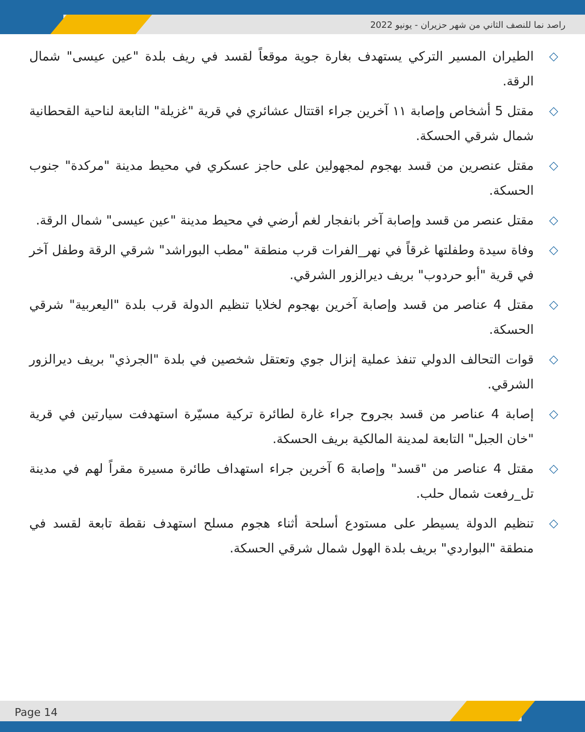راصد نما للنصف الثاني من شهر حزيران - يونيو 2022
◇ الطيران المسير التركي يستهدف بغارة جوية موقعاً لقسد في ريف بلدة "عين عيسى" شمال الرقة.
◇ مقتل 5 أشخاص وإصابة ١١ آخرين جراء اقتتال عشائري في قرية "غزيلة" التابعة لناحية القحطانية شمال شرقي الحسكة.
◇ مقتل عنصرين من قسد بهجوم لمجهولين على حاجز عسكري في محيط مدينة "مركدة" جنوب الحسكة.
◇ مقتل عنصر من قسد وإصابة آخر بانفجار لغم أرضي في محيط مدينة "عين عيسى" شمال الرقة.
◇ وفاة سيدة وطفلتها غرقاً في نهر_الفرات قرب منطقة "مطب البوراشد" شرقي الرقة وطفل آخر في قرية "أبو حردوب" بريف ديرالزور الشرقي.
◇ مقتل 4 عناصر من قسد وإصابة آخرين بهجوم لخلايا تنظيم الدولة قرب بلدة "اليعربية" شرقي الحسكة.
◇ قوات التحالف الدولي تنفذ عملية إنزال جوي وتعتقل شخصين في بلدة "الجرذي" بريف ديرالزور الشرقي.
◇ إصابة 4 عناصر من قسد بجروح جراء غارة لطائرة تركية مسيّرة استهدفت سيارتين في قرية "خان الجبل" التابعة لمدينة المالكية بريف الحسكة.
◇ مقتل 4 عناصر من "قسد" وإصابة 6 آخرين جراء استهداف طائرة مسيرة مقراً لهم في مدينة تل_رفعت شمال حلب.
◇ تنظيم الدولة يسيطر على مستودع أسلحة أثناء هجوم مسلح استهدف نقطة تابعة لقسد في منطقة "البواردي" بريف بلدة الهول شمال شرقي الحسكة.
Page 14